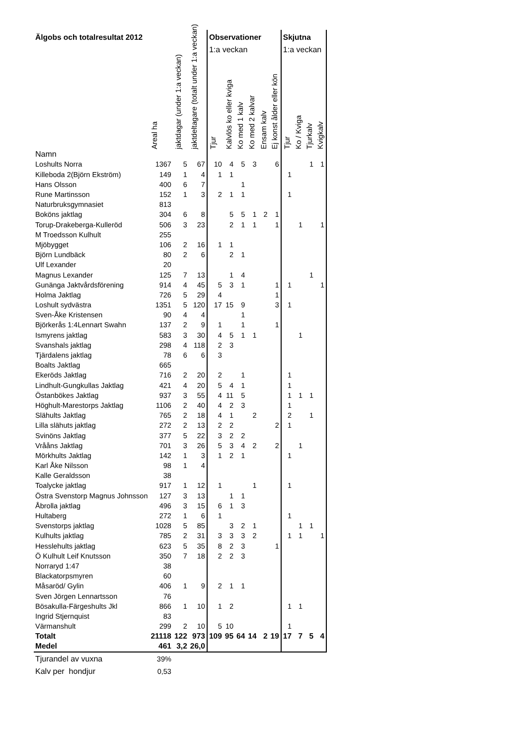| Älgobs och totalresultat 2012 | | | | Observationer | | | | | | Skjutna | | | |
| | | | | 1:a veckan | | | | | | 1:a veckan | | | |
| | Areal ha | jaktdagar (under 1:a veckan) | jaktdeltagare (totalt under 1:a veckan) | Tjur | Kalvlös ko eller kviga | Ko med 1 kalv | Ko med 2 kalvar | Ensam kalv | Ej konst ålder eller kön | Tjur | Ko / Kviga | Tjurkalv | Kvigkalv |
| Namn | | | | | | | | | | | | | |
| Loshults Norra | 1367 | 5 | 67 | 10 | 4 | 5 | 3 | | 6 | | | 1 | 1 |
| Killeboda 2(Björn Ekström) | 149 | 1 | 4 | 1 | 1 | | | | | 1 | | | |
| Hans Olsson | 400 | 6 | 7 | | | 1 | | | | | | | |
| Rune Martinsson | 152 | 1 | 3 | 2 | 1 | 1 | | | | 1 | | | |
| Naturbruksgymnasiet | 813 | | | | | | | | | | | | |
| Boköns jaktlag | 304 | 6 | 8 | | 5 | 5 | 1 | 2 | 1 | | | | |
| Torup-Drakeberga-Kulleröd | 506 | 3 | 23 | | 2 | 1 | 1 | | 1 | | 1 | | 1 |
| M Troedsson Kulhult | 255 | | | | | | | | | | | | |
| Mjöbygget | 106 | 2 | 16 | 1 | 1 | | | | | | | | |
| Björn Lundbäck | 80 | 2 | 6 | | 2 | 1 | | | | | | | |
| Ulf Lexander | 20 | | | | | | | | | | | | |
| Magnus Lexander | 125 | 7 | 13 | | 1 | 4 | | | | | | 1 | |
| Gunänga Jaktvårdsförening | 914 | 4 | 45 | 5 | 3 | 1 | | | 1 | 1 | | | 1 |
| Holma Jaktlag | 726 | 5 | 29 | 4 | | | | | 1 | | | | |
| Loshult sydvästra | 1351 | 5 | 120 | 17 | 15 | 9 | | | 3 | 1 | | | |
| Sven-Åke Kristensen | 90 | 4 | 4 | | | 1 | | | | | | | |
| Björkerås 1:4Lennart Swahn | 137 | 2 | 9 | 1 | | 1 | | | 1 | | | | |
| Ismyrens jaktlag | 583 | 3 | 30 | 4 | 5 | 1 | 1 | | | | 1 | | |
| Svanshals jaktlag | 298 | 4 | 118 | 2 | 3 | | | | | | | | |
| Tjärdalens jaktlag | 78 | 6 | 6 | 3 | | | | | | | | | |
| Boalts Jaktlag | 665 | | | | | | | | | | | | |
| Ekeröds Jaktlag | 716 | 2 | 20 | 2 | | 1 | | | | 1 | | | |
| Lindhult-Gungkullas Jaktlag | 421 | 4 | 20 | 5 | 4 | 1 | | | | 1 | | | |
| Östanbökes Jaktlag | 937 | 3 | 55 | 4 | 11 | 5 | | | | 1 | 1 | 1 | |
| Höghult-Marestorps Jaktlag | 1106 | 2 | 40 | 4 | 2 | 3 | | | | 1 | | | |
| Slähults Jaktlag | 765 | 2 | 18 | 4 | 1 | | 2 | | | 2 | | 1 | |
| Lilla slähuts jaktlag | 272 | 2 | 13 | 2 | 2 | | | | 2 | 1 | | | |
| Svinöns Jaktlag | 377 | 5 | 22 | 3 | 2 | 2 | | | | | | | |
| Vrååns Jaktlag | 701 | 3 | 26 | 5 | 3 | 4 | 2 | | 2 | | 1 | | |
| Mörkhults Jaktlag | 142 | 1 | 3 | 1 | 2 | 1 | | | | 1 | | | |
| Karl Åke Nilsson | 98 | 1 | 4 | | | | | | | | | | |
| Kalle Geraldsson | 38 | | | | | | | | | | | | |
| Toalycke jaktlag | 917 | 1 | 12 | 1 | | | 1 | | | 1 | | | |
| Östra Svenstorp Magnus Johnsson | 127 | 3 | 13 | | 1 | 1 | | | | | | | |
| Åbrolla jaktlag | 496 | 3 | 15 | 6 | 1 | 3 | | | | | | | |
| Hultaberg | 272 | 1 | 6 | 1 | | | | | | 1 | | | |
| Svenstorps jaktlag | 1028 | 5 | 85 | | 3 | 2 | 1 | | | | 1 | 1 | |
| Kulhults jaktlag | 785 | 2 | 31 | 3 | 3 | 3 | 2 | | | 1 | 1 | | 1 |
| Hesslehults jaktlag | 623 | 5 | 35 | 8 | 2 | 3 | | | 1 | | | | |
| Ö Kulhult Leif Knutsson | 350 | 7 | 18 | 2 | 2 | 3 | | | | | | | |
| Norraryd 1:47 | 38 | | | | | | | | | | | | |
| Blackatorpsmyren | 60 | | | | | | | | | | | | |
| Måsaröd/ Gylin | 406 | 1 | 9 | 2 | 1 | 1 | | | | | | | |
| Sven Jörgen Lennartsson | 76 | | | | | | | | | | | | |
| Bösakulla-Färgeshults Jkl | 866 | 1 | 10 | 1 | 2 | | | | | 1 | 1 | | |
| Ingrid Stjernquist | 83 | | | | | | | | | | | | |
| Värmanshult | 299 | 2 | 10 | 5 | 10 | | | | | 1 | | | |
| Totalt | 21118 | 122 | 973 | 109 | 95 | 64 | 14 | 2 | 19 | 17 | 7 | 5 | 4 |
| Medel | 461 | 3,2 | 26,0 | | | | | | | | | | |
| Tjurandel av vuxna | 39% | | | | | | | | | | | | |
| Kalv per hondjur | 0,53 | | | | | | | | | | | | |